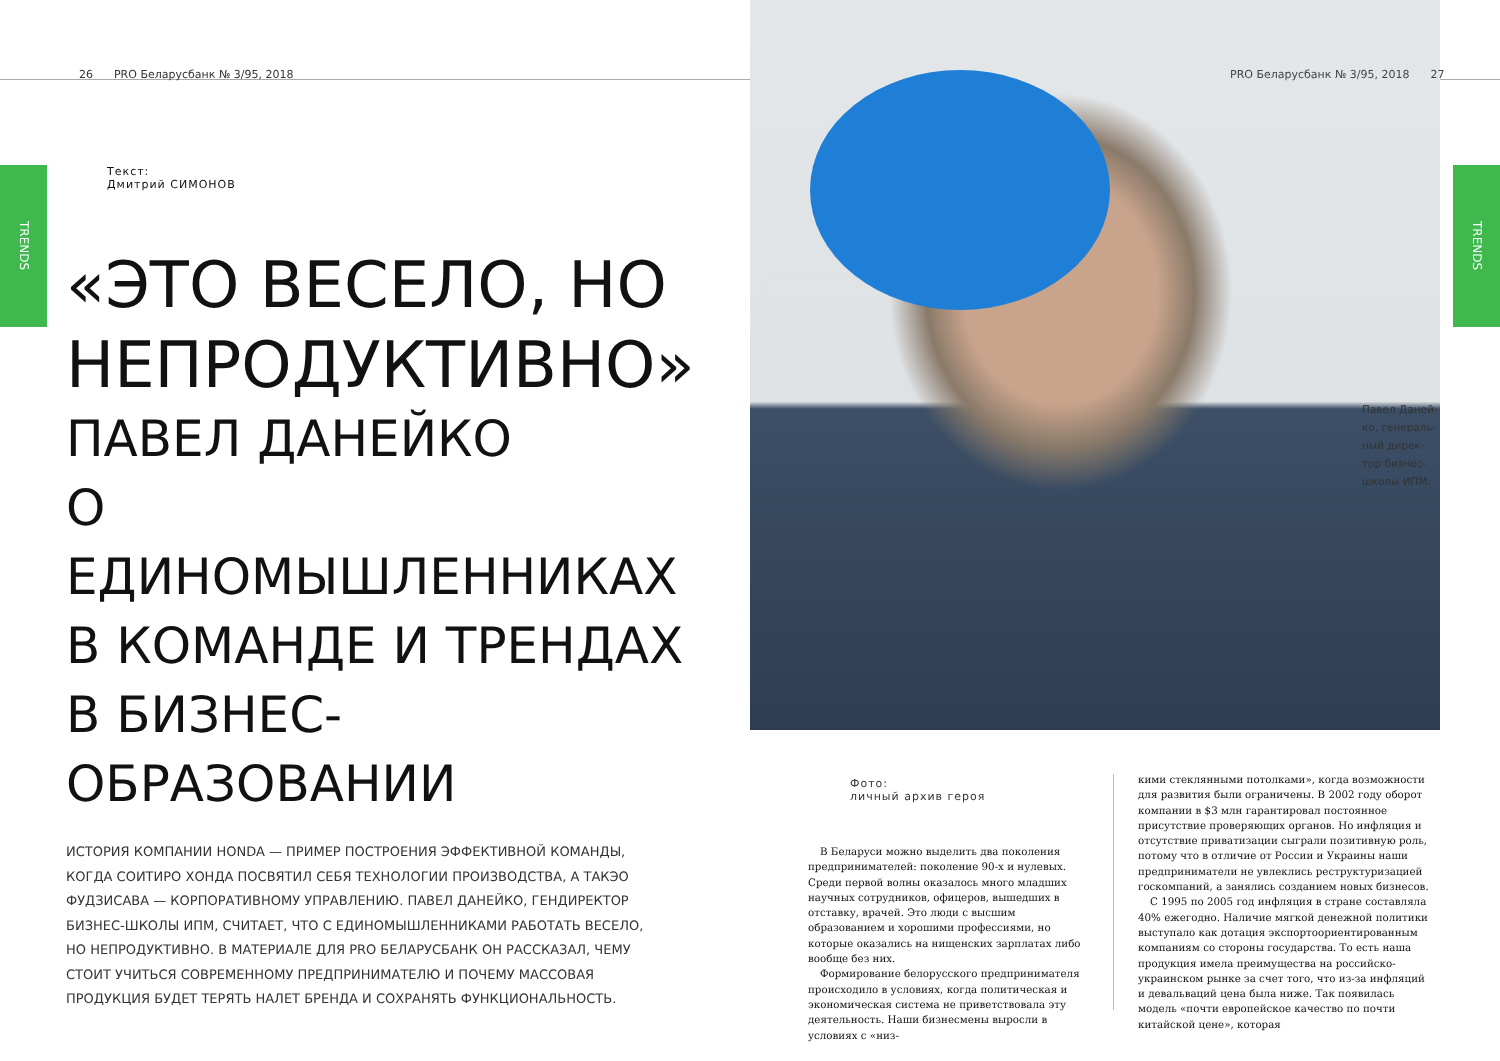26 PRO Беларусбанк № 3/95, 2018
TRENDS
Текст:
Дмитрий СИМОНОВ
«ЭТО ВЕСЕЛО, НО НЕПРОДУКТИВНО»
ПАВЕЛ ДАНЕЙКО
О ЕДИНОМЫШЛЕННИКАХ
В КОМАНДЕ И ТРЕНДАХ
В БИЗНЕС-
ОБРАЗОВАНИИ
ИСТОРИЯ КОМПАНИИ HONDA — ПРИМЕР ПОСТРОЕНИЯ ЭФФЕКТИВНОЙ КОМАНДЫ, КОГДА СОИТИРО ХОНДА ПОСВЯТИЛ СЕБЯ ТЕХНОЛОГИИ ПРОИЗВОДСТВА, А ТАКЭО ФУДЗИСАВА — КОРПОРАТИВНОМУ УПРАВЛЕНИЮ. ПАВЕЛ ДАНЕЙКО, ГЕНДИРЕКТОР БИЗНЕС-ШКОЛЫ ИПМ, СЧИТАЕТ, ЧТО С ЕДИНОМЫШЛЕННИКАМИ РАБОТАТЬ ВЕСЕЛО, НО НЕПРОДУКТИВНО. В МАТЕРИАЛЕ ДЛЯ PRO БЕЛАРУСБАНК ОН РАССКАЗАЛ, ЧЕМУ СТОИТ УЧИТЬСЯ СОВРЕМЕННОМУ ПРЕДПРИНИМАТЕЛЮ И ПОЧЕМУ МАССОВАЯ ПРОДУКЦИЯ БУДЕТ ТЕРЯТЬ НАЛЕТ БРЕНДА И СОХРАНЯТЬ ФУНКЦИОНАЛЬНОСТЬ.
PRO Беларусбанк № 3/95, 2018 27
TRENDS
Павел Даней-ко, генераль-ный дирек-тор бизнес-школы ИПМ.
Фото:
личный архив героя
В Беларуси можно выделить два поколения предпринимателей: поколение 90-х и нулевых. Среди первой волны оказалось много младших научных сотрудников, офицеров, вышедших в отставку, врачей. Это люди с высшим образованием и хорошими профессиями, но которые оказались на нищенских зарплатах либо вообще без них.
Формирование белорусского предпринимателя происходило в условиях, когда политическая и экономическая система не приветствовала эту деятельность. Наши бизнесмены выросли в условиях с «низ-
кими стеклянными потолками», когда возможности для развития были ограничены. В 2002 году оборот компании в $3 млн гарантировал постоянное присутствие проверяющих органов. Но инфляция и отсутствие приватизации сыграли позитивную роль, потому что в отличие от России и Украины наши предприниматели не увлеклись реструктуризацией госкомпаний, а занялись созданием новых бизнесов.
С 1995 по 2005 год инфляция в стране составляла 40% ежегодно. Наличие мягкой денежной политики выступало как дотация экспортоориентированным компаниям со стороны государства. То есть наша продукция имела преимущества на российско-украинском рынке за счет того, что из-за инфляций и девальваций цена была ниже. Так появилась модель «почти европейское качество по почти китайской цене», которая